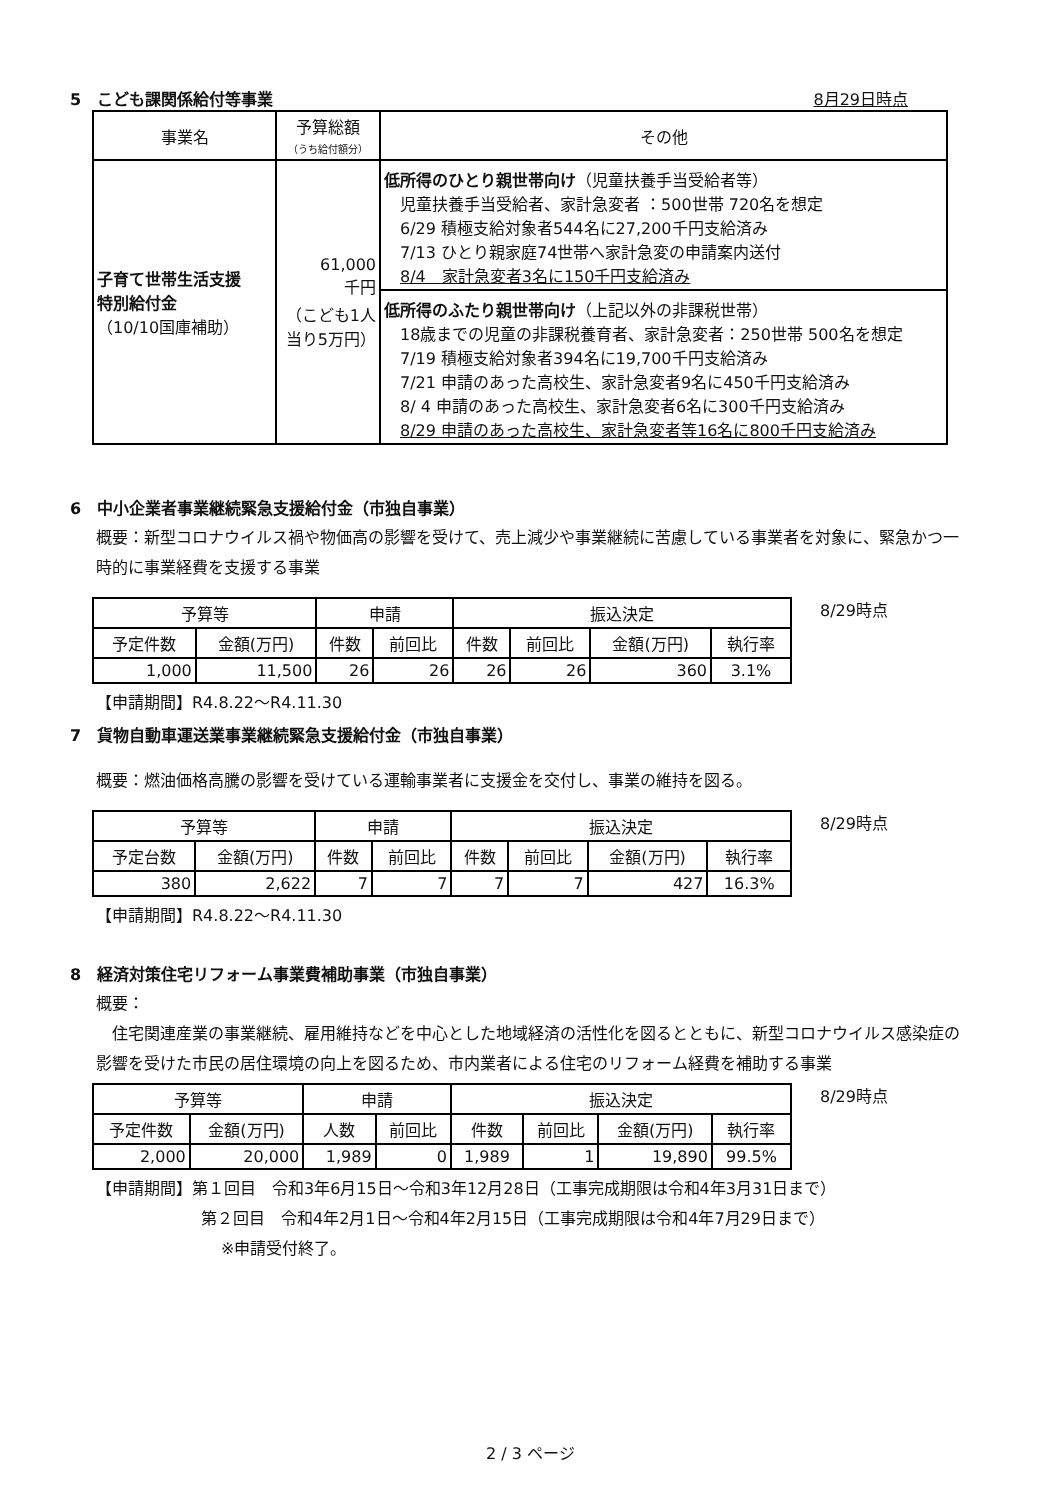5　こども課関係給付等事業 8月29日時点
| 事業名 | 予算総額 （うち給付額分） | その他 |
| --- | --- | --- |
| 子育て世帯生活支援 特別給付金 （10/10国庫補助） | 61,000 千円 （こども1人 当り5万円） | 低所得のひとり親世帯向け （児童扶養手当受給者等） 児童扶養手当受給者、家計急変者 ：500世帯 720名を想定 6/29 積極支給対象者544名に27,200千円支給済み 7/13 ひとり親家庭74世帯へ家計急変の申請案内送付 8/4 家計急変者3名に150千円支給済み |
| | | 低所得のふたり親世帯向け （上記以外の非課税世帯） 18歳までの児童の非課税養育者、家計急変者：250世帯 500名を想定 7/19 積極支給対象者394名に19,700千円支給済み 7/21 申請のあった高校生、家計急変者9名に450千円支給済み 8/ 4 申請のあった高校生、家計急変者6名に300千円支給済み 8/29 申請のあった高校生、家計急変者等16名に800千円支給済み |
6　中小企業者事業継続緊急支援給付金（市独自事業）
概要：新型コロナウイルス禍や物価高の影響を受けて、売上減少や事業継続に苦慮している事業者を対象に、緊急かつ一時的に事業経費を支援する事業
| 予算等 | | 申請 | | 振込決定 | | | |
| 予定件数 | 金額(万円) | 件数 | 前回比 | 件数 | 前回比 | 金額(万円) | 執行率 |
| 1,000 | 11,500 | 26 | 26 | 26 | 26 | 360 | 3.1% |
8/29時点
【申請期間】R4.8.22～R4.11.30
7　貨物自動車運送業事業継続緊急支援給付金（市独自事業）
概要：燃油価格高騰の影響を受けている運輸事業者に支援金を交付し、事業の維持を図る。
| 予算等 | | 申請 | | 振込決定 | | | |
| 予定台数 | 金額(万円) | 件数 | 前回比 | 件数 | 前回比 | 金額(万円) | 執行率 |
| 380 | 2,622 | 7 | 7 | 7 | 7 | 427 | 16.3% |
8/29時点
【申請期間】R4.8.22～R4.11.30
8　経済対策住宅リフォーム事業費補助事業（市独自事業）
概要：
　住宅関連産業の事業継続、雇用維持などを中心とした地域経済の活性化を図るとともに、新型コロナウイルス感染症の影響を受けた市民の居住環境の向上を図るため、市内業者による住宅のリフォーム経費を補助する事業
| 予算等 | | 申請 | | 振込決定 | | | |
| 予定件数 | 金額(万円) | 人数 | 前回比 | 件数 | 前回比 | 金額(万円) | 執行率 |
| 2,000 | 20,000 | 1,989 | 0 | 1,989 | 1 | 19,890 | 99.5% |
8/29時点
【申請期間】第１回目　令和3年6月15日～令和3年12月28日（工事完成期限は令和4年3月31日まで）
第２回目　令和4年2月1日～令和4年2月15日（工事完成期限は令和4年7月29日まで）
※申請受付終了。
2 / 3 ページ